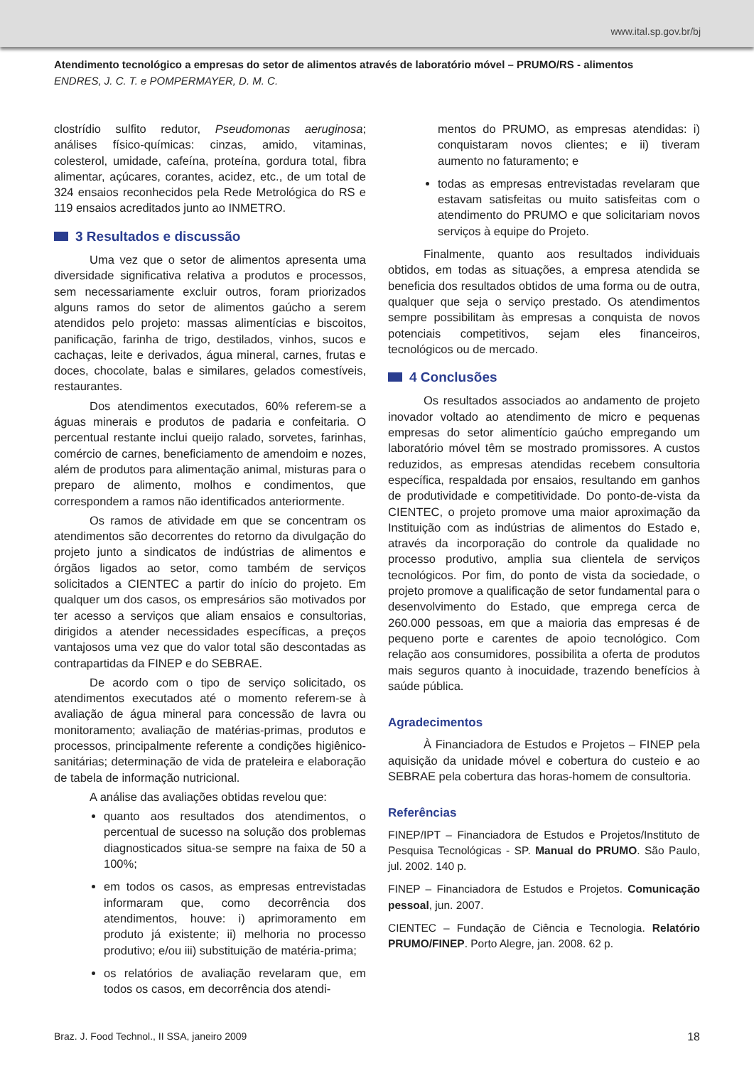www.ital.sp.gov.br/bj
Atendimento tecnológico a empresas do setor de alimentos através de laboratório móvel – PRUMO/RS - alimentos
ENDRES, J. C. T. e POMPERMAYER, D. M. C.
clostrídio sulfito redutor, Pseudomonas aeruginosa; análises físico-químicas: cinzas, amido, vitaminas, colesterol, umidade, cafeína, proteína, gordura total, fibra alimentar, açúcares, corantes, acidez, etc., de um total de 324 ensaios reconhecidos pela Rede Metrológica do RS e 119 ensaios acreditados junto ao INMETRO.
3 Resultados e discussão
Uma vez que o setor de alimentos apresenta uma diversidade significativa relativa a produtos e processos, sem necessariamente excluir outros, foram priorizados alguns ramos do setor de alimentos gaúcho a serem atendidos pelo projeto: massas alimentícias e biscoitos, panificação, farinha de trigo, destilados, vinhos, sucos e cachaças, leite e derivados, água mineral, carnes, frutas e doces, chocolate, balas e similares, gelados comestíveis, restaurantes.
Dos atendimentos executados, 60% referem-se a águas minerais e produtos de padaria e confeitaria. O percentual restante inclui queijo ralado, sorvetes, farinhas, comércio de carnes, beneficiamento de amendoim e nozes, além de produtos para alimentação animal, misturas para o preparo de alimento, molhos e condimentos, que correspondem a ramos não identificados anteriormente.
Os ramos de atividade em que se concentram os atendimentos são decorrentes do retorno da divulgação do projeto junto a sindicatos de indústrias de alimentos e órgãos ligados ao setor, como também de serviços solicitados a CIENTEC a partir do início do projeto. Em qualquer um dos casos, os empresários são motivados por ter acesso a serviços que aliam ensaios e consultorias, dirigidos a atender necessidades específicas, a preços vantajosos uma vez que do valor total são descontadas as contrapartidas da FINEP e do SEBRAE.
De acordo com o tipo de serviço solicitado, os atendimentos executados até o momento referem-se à avaliação de água mineral para concessão de lavra ou monitoramento; avaliação de matérias-primas, produtos e processos, principalmente referente a condições higiênico-sanitárias; determinação de vida de prateleira e elaboração de tabela de informação nutricional.
A análise das avaliações obtidas revelou que:
quanto aos resultados dos atendimentos, o percentual de sucesso na solução dos problemas diagnosticados situa-se sempre na faixa de 50 a 100%;
em todos os casos, as empresas entrevistadas informaram que, como decorrência dos atendimentos, houve: i) aprimoramento em produto já existente; ii) melhoria no processo produtivo; e/ou iii) substituição de matéria-prima;
os relatórios de avaliação revelaram que, em todos os casos, em decorrência dos atendi-
mentos do PRUMO, as empresas atendidas: i) conquistaram novos clientes; e ii) tiveram aumento no faturamento; e
todas as empresas entrevistadas revelaram que estavam satisfeitas ou muito satisfeitas com o atendimento do PRUMO e que solicitariam novos serviços à equipe do Projeto.
Finalmente, quanto aos resultados individuais obtidos, em todas as situações, a empresa atendida se beneficia dos resultados obtidos de uma forma ou de outra, qualquer que seja o serviço prestado. Os atendimentos sempre possibilitam às empresas a conquista de novos potenciais competitivos, sejam eles financeiros, tecnológicos ou de mercado.
4 Conclusões
Os resultados associados ao andamento de projeto inovador voltado ao atendimento de micro e pequenas empresas do setor alimentício gaúcho empregando um laboratório móvel têm se mostrado promissores. A custos reduzidos, as empresas atendidas recebem consultoria específica, respaldada por ensaios, resultando em ganhos de produtividade e competitividade. Do ponto-de-vista da CIENTEC, o projeto promove uma maior aproximação da Instituição com as indústrias de alimentos do Estado e, através da incorporação do controle da qualidade no processo produtivo, amplia sua clientela de serviços tecnológicos. Por fim, do ponto de vista da sociedade, o projeto promove a qualificação de setor fundamental para o desenvolvimento do Estado, que emprega cerca de 260.000 pessoas, em que a maioria das empresas é de pequeno porte e carentes de apoio tecnológico. Com relação aos consumidores, possibilita a oferta de produtos mais seguros quanto à inocuidade, trazendo benefícios à saúde pública.
Agradecimentos
À Financiadora de Estudos e Projetos – FINEP pela aquisição da unidade móvel e cobertura do custeio e ao SEBRAE pela cobertura das horas-homem de consultoria.
Referências
FINEP/IPT – Financiadora de Estudos e Projetos/Instituto de Pesquisa Tecnológicas - SP. Manual do PRUMO. São Paulo, jul. 2002. 140 p.
FINEP – Financiadora de Estudos e Projetos. Comunicação pessoal, jun. 2007.
CIENTEC – Fundação de Ciência e Tecnologia. Relatório PRUMO/FINEP. Porto Alegre, jan. 2008. 62 p.
Braz. J. Food Technol., II SSA, janeiro 2009 18